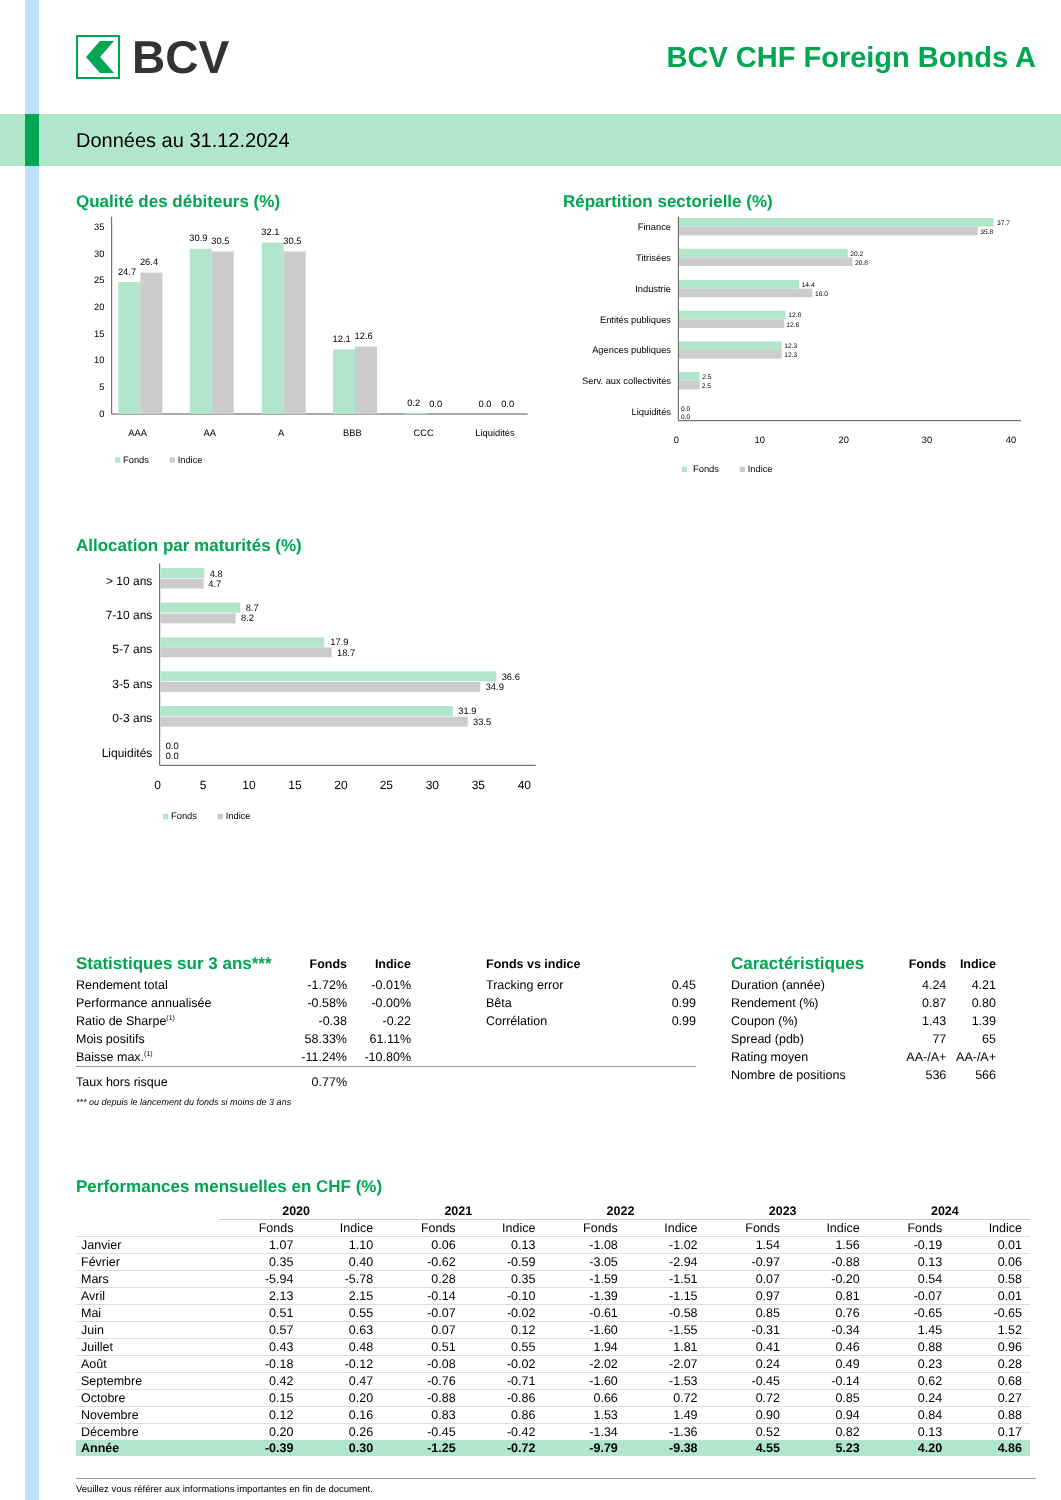BCV
BCV CHF Foreign Bonds A
Données au 31.12.2024
Qualité des débiteurs (%)
35
30
25
20
15
10
5
0
24.7
26.4
30.9
30.5
32.1
30.5
12.1
12.6
0.2
0.0
0.0
0.0
AAA
AA
A
BBB
CCC
Liquidités
Fonds
Indice
Répartition sectorielle (%)
Finance
Titrisées
Industrie
Entités publiques
Agences publiques
Serv. aux collectivités
Liquidités
37.7
35.8
20.2
20.8
14.4
16.0
12.8
12.6
12.3
12.3
2.5
2.5
0.0
0.0
0
10
20
30
40
Fonds
Indice
Allocation par maturités (%)
> 10 ans
7-10 ans
5-7 ans
3-5 ans
0-3 ans
Liquidités
4.8
4.7
8.7
8.2
17.9
18.7
36.6
34.9
31.9
33.5
0.0
0.0
0
5
10
15
20
25
30
35
40
Fonds
Indice
| Statistiques sur 3 ans*** | Fonds | Indice | | Fonds vs indice | |
| Rendement total | -1.72% | -0.01% | | Tracking error | 0.45 |
| Performance annualisée | -0.58% | -0.00% | | Bêta | 0.99 |
| Ratio de Sharpe<sup>(1)</sup> | -0.38 | -0.22 | | Corrélation | 0.99 |
| Mois positifs | 58.33% | 61.11% | | | |
| Baisse max.<sup>(1)</sup> | -11.24% | -10.80% | | | |
| Taux hors risque | 0.77% | | | | |
*** ou depuis le lancement du fonds si moins de 3 ans
| Caractéristiques | Fonds | Indice |
| Duration (année) | 4.24 | 4.21 |
| Rendement (%) | 0.87 | 0.80 |
| Coupon (%) | 1.43 | 1.39 |
| Spread (pdb) | 77 | 65 |
| Rating moyen | AA-/A+ | AA-/A+ |
| Nombre de positions | 536 | 566 |
Performances mensuelles en CHF (%)
| | 2020 | | 2021 | | 2022 | | 2023 | | 2024 | |
| --- | --- | --- | --- | --- | --- | --- | --- | --- | --- | --- |
| | Fonds | Indice | Fonds | Indice | Fonds | Indice | Fonds | Indice | Fonds | Indice |
| Janvier | 1.07 | 1.10 | 0.06 | 0.13 | -1.08 | -1.02 | 1.54 | 1.56 | -0.19 | 0.01 |
| Février | 0.35 | 0.40 | -0.62 | -0.59 | -3.05 | -2.94 | -0.97 | -0.88 | 0.13 | 0.06 |
| Mars | -5.94 | -5.78 | 0.28 | 0.35 | -1.59 | -1.51 | 0.07 | -0.20 | 0.54 | 0.58 |
| Avril | 2.13 | 2.15 | -0.14 | -0.10 | -1.39 | -1.15 | 0.97 | 0.81 | -0.07 | 0.01 |
| Mai | 0.51 | 0.55 | -0.07 | -0.02 | -0.61 | -0.58 | 0.85 | 0.76 | -0.65 | -0.65 |
| Juin | 0.57 | 0.63 | 0.07 | 0.12 | -1.60 | -1.55 | -0.31 | -0.34 | 1.45 | 1.52 |
| Juillet | 0.43 | 0.48 | 0.51 | 0.55 | 1.94 | 1.81 | 0.41 | 0.46 | 0.88 | 0.96 |
| Août | -0.18 | -0.12 | -0.08 | -0.02 | -2.02 | -2.07 | 0.24 | 0.49 | 0.23 | 0.28 |
| Septembre | 0.42 | 0.47 | -0.76 | -0.71 | -1.60 | -1.53 | -0.45 | -0.14 | 0.62 | 0.68 |
| Octobre | 0.15 | 0.20 | -0.88 | -0.86 | 0.66 | 0.72 | 0.72 | 0.85 | 0.24 | 0.27 |
| Novembre | 0.12 | 0.16 | 0.83 | 0.86 | 1.53 | 1.49 | 0.90 | 0.94 | 0.84 | 0.88 |
| Décembre | 0.20 | 0.26 | -0.45 | -0.42 | -1.34 | -1.36 | 0.52 | 0.82 | 0.13 | 0.17 |
| Année | -0.39 | 0.30 | -1.25 | -0.72 | -9.79 | -9.38 | 4.55 | 5.23 | 4.20 | 4.86 |
Veuillez vous référer aux informations importantes en fin de document.